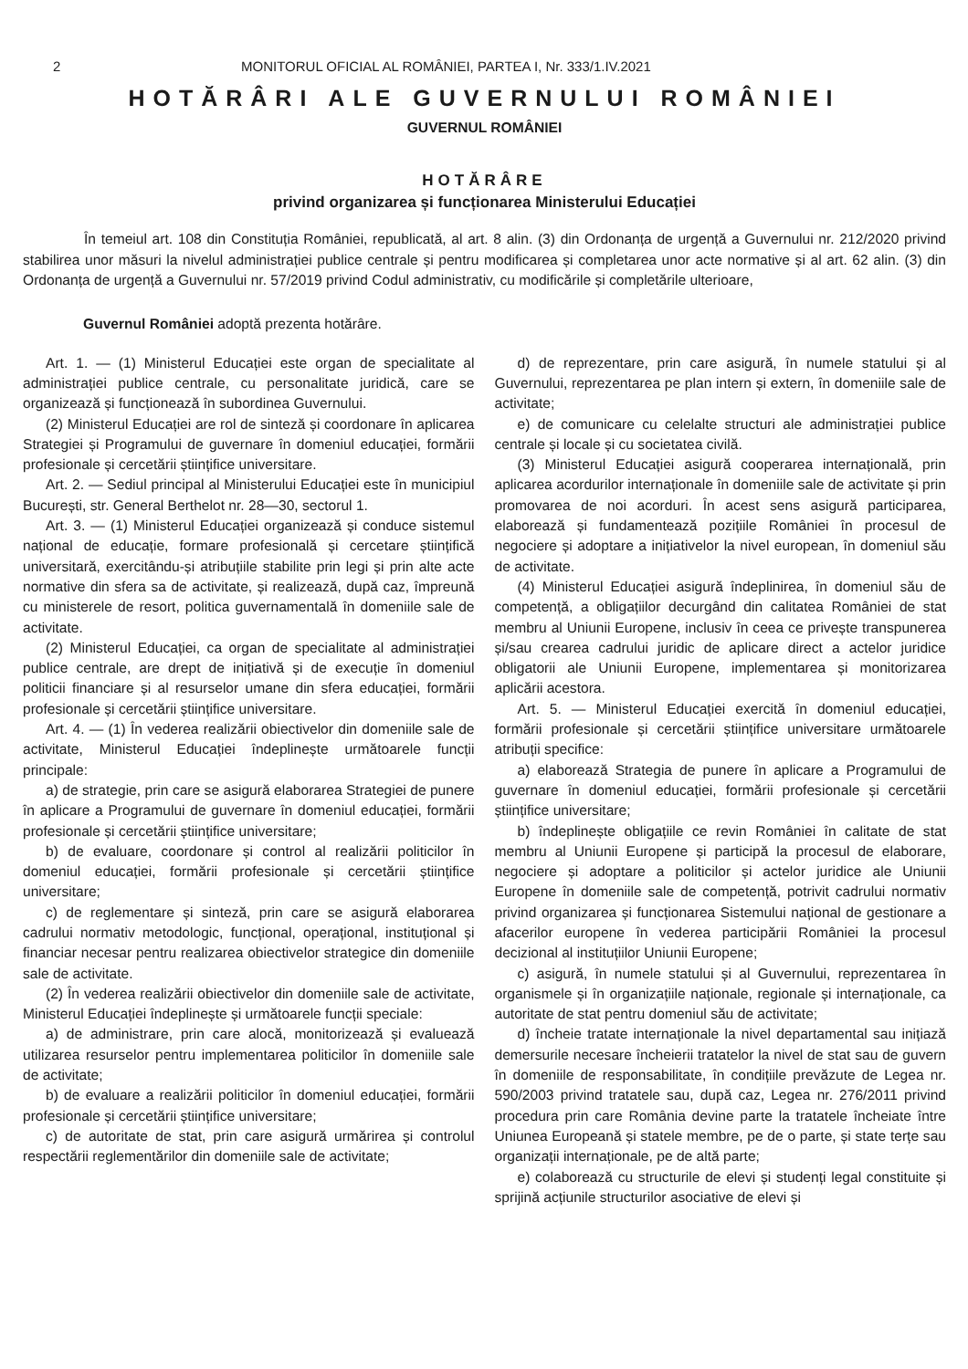2 MONITORUL OFICIAL AL ROMÂNIEI, PARTEA I, Nr. 333/1.IV.2021
HOTĂRÂRI ALE GUVERNULUI ROMÂNIEI
GUVERNUL ROMÂNIEI
HOTĂRÂRE
privind organizarea și funcționarea Ministerului Educației
În temeiul art. 108 din Constituția României, republicată, al art. 8 alin. (3) din Ordonanța de urgență a Guvernului nr. 212/2020 privind stabilirea unor măsuri la nivelul administrației publice centrale și pentru modificarea și completarea unor acte normative și al art. 62 alin. (3) din Ordonanța de urgență a Guvernului nr. 57/2019 privind Codul administrativ, cu modificările și completările ulterioare,
Guvernul României adoptă prezenta hotărâre.
Art. 1. — (1) Ministerul Educației este organ de specialitate al administrației publice centrale, cu personalitate juridică, care se organizează și funcționează în subordinea Guvernului.
(2) Ministerul Educației are rol de sinteză și coordonare în aplicarea Strategiei și Programului de guvernare în domeniul educației, formării profesionale și cercetării științifice universitare.
Art. 2. — Sediul principal al Ministerului Educației este în municipiul București, str. General Berthelot nr. 28—30, sectorul 1.
Art. 3. — (1) Ministerul Educației organizează și conduce sistemul național de educație, formare profesională și cercetare științifică universitară, exercitându-și atribuțiile stabilite prin legi și prin alte acte normative din sfera sa de activitate, și realizează, după caz, împreună cu ministerele de resort, politica guvernamentală în domeniile sale de activitate.
(2) Ministerul Educației, ca organ de specialitate al administrației publice centrale, are drept de inițiativă și de execuție în domeniul politicii financiare și al resurselor umane din sfera educației, formării profesionale și cercetării științifice universitare.
Art. 4. — (1) În vederea realizării obiectivelor din domeniile sale de activitate, Ministerul Educației îndeplinește următoarele funcții principale:
a) de strategie, prin care se asigură elaborarea Strategiei de punere în aplicare a Programului de guvernare în domeniul educației, formării profesionale și cercetării științifice universitare;
b) de evaluare, coordonare și control al realizării politicilor în domeniul educației, formării profesionale și cercetării științifice universitare;
c) de reglementare și sinteză, prin care se asigură elaborarea cadrului normativ metodologic, funcțional, operațional, instituțional și financiar necesar pentru realizarea obiectivelor strategice din domeniile sale de activitate.
(2) În vederea realizării obiectivelor din domeniile sale de activitate, Ministerul Educației îndeplinește și următoarele funcții speciale:
a) de administrare, prin care alocă, monitorizează și evaluează utilizarea resurselor pentru implementarea politicilor în domeniile sale de activitate;
b) de evaluare a realizării politicilor în domeniul educației, formării profesionale și cercetării științifice universitare;
c) de autoritate de stat, prin care asigură urmărirea și controlul respectării reglementărilor din domeniile sale de activitate;
d) de reprezentare, prin care asigură, în numele statului și al Guvernului, reprezentarea pe plan intern și extern, în domeniile sale de activitate;
e) de comunicare cu celelalte structuri ale administrației publice centrale și locale și cu societatea civilă.
(3) Ministerul Educației asigură cooperarea internațională, prin aplicarea acordurilor internaționale în domeniile sale de activitate și prin promovarea de noi acorduri. În acest sens asigură participarea, elaborează și fundamentează pozițiile României în procesul de negociere și adoptare a inițiativelor la nivel european, în domeniul său de activitate.
(4) Ministerul Educației asigură îndeplinirea, în domeniul său de competență, a obligațiilor decurgând din calitatea României de stat membru al Uniunii Europene, inclusiv în ceea ce privește transpunerea și/sau crearea cadrului juridic de aplicare direct a actelor juridice obligatorii ale Uniunii Europene, implementarea și monitorizarea aplicării acestora.
Art. 5. — Ministerul Educației exercită în domeniul educației, formării profesionale și cercetării științifice universitare următoarele atribuții specifice:
a) elaborează Strategia de punere în aplicare a Programului de guvernare în domeniul educației, formării profesionale și cercetării științifice universitare;
b) îndeplinește obligațiile ce revin României în calitate de stat membru al Uniunii Europene și participă la procesul de elaborare, negociere și adoptare a politicilor și actelor juridice ale Uniunii Europene în domeniile sale de competență, potrivit cadrului normativ privind organizarea și funcționarea Sistemului național de gestionare a afacerilor europene în vederea participării României la procesul decizional al instituțiilor Uniunii Europene;
c) asigură, în numele statului și al Guvernului, reprezentarea în organismele și în organizațiile naționale, regionale și internaționale, ca autoritate de stat pentru domeniul său de activitate;
d) încheie tratate internaționale la nivel departamental sau inițiază demersurile necesare încheierii tratatelor la nivel de stat sau de guvern în domeniile de responsabilitate, în condițiile prevăzute de Legea nr. 590/2003 privind tratatele sau, după caz, Legea nr. 276/2011 privind procedura prin care România devine parte la tratatele încheiate între Uniunea Europeană și statele membre, pe de o parte, și state terțe sau organizații internaționale, pe de altă parte;
e) colaborează cu structurile de elevi și studenți legal constituite și sprijină acțiunile structurilor asociative de elevi și